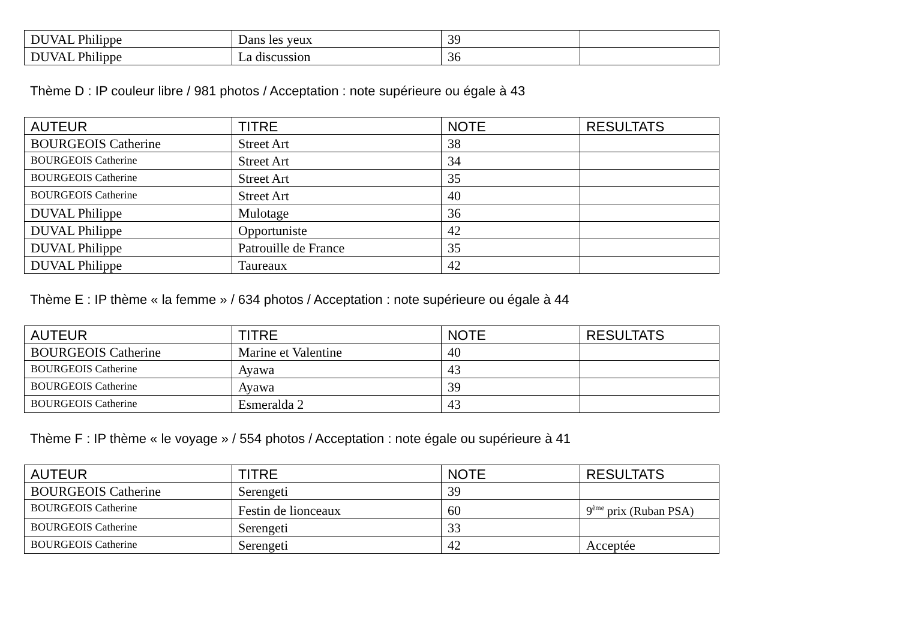| DUVAL Philippe | Dans les yeux | 39 | |
| DUVAL Philippe | La discussion | 36 | |
Thème D : IP couleur libre / 981 photos / Acceptation : note supérieure ou égale à 43
| AUTEUR | TITRE | NOTE | RESULTATS |
| --- | --- | --- | --- |
| BOURGEOIS Catherine | Street Art | 38 | |
| BOURGEOIS Catherine | Street Art | 34 | |
| BOURGEOIS Catherine | Street Art | 35 | |
| BOURGEOIS Catherine | Street Art | 40 | |
| DUVAL Philippe | Mulotage | 36 | |
| DUVAL Philippe | Opportuniste | 42 | |
| DUVAL Philippe | Patrouille de France | 35 | |
| DUVAL Philippe | Taureaux | 42 | |
Thème E : IP thème « la femme » / 634 photos / Acceptation : note supérieure ou égale à 44
| AUTEUR | TITRE | NOTE | RESULTATS |
| --- | --- | --- | --- |
| BOURGEOIS Catherine | Marine et Valentine | 40 | |
| BOURGEOIS Catherine | Ayawa | 43 | |
| BOURGEOIS Catherine | Ayawa | 39 | |
| BOURGEOIS Catherine | Esmeralda 2 | 43 | |
Thème F : IP thème « le voyage » / 554 photos / Acceptation : note égale ou supérieure à 41
| AUTEUR | TITRE | NOTE | RESULTATS |
| --- | --- | --- | --- |
| BOURGEOIS Catherine | Serengeti | 39 | |
| BOURGEOIS Catherine | Festin de lionceaux | 60 | 9<sup>ème</sup> prix (Ruban PSA) |
| BOURGEOIS Catherine | Serengeti | 33 | |
| BOURGEOIS Catherine | Serengeti | 42 | Acceptée |